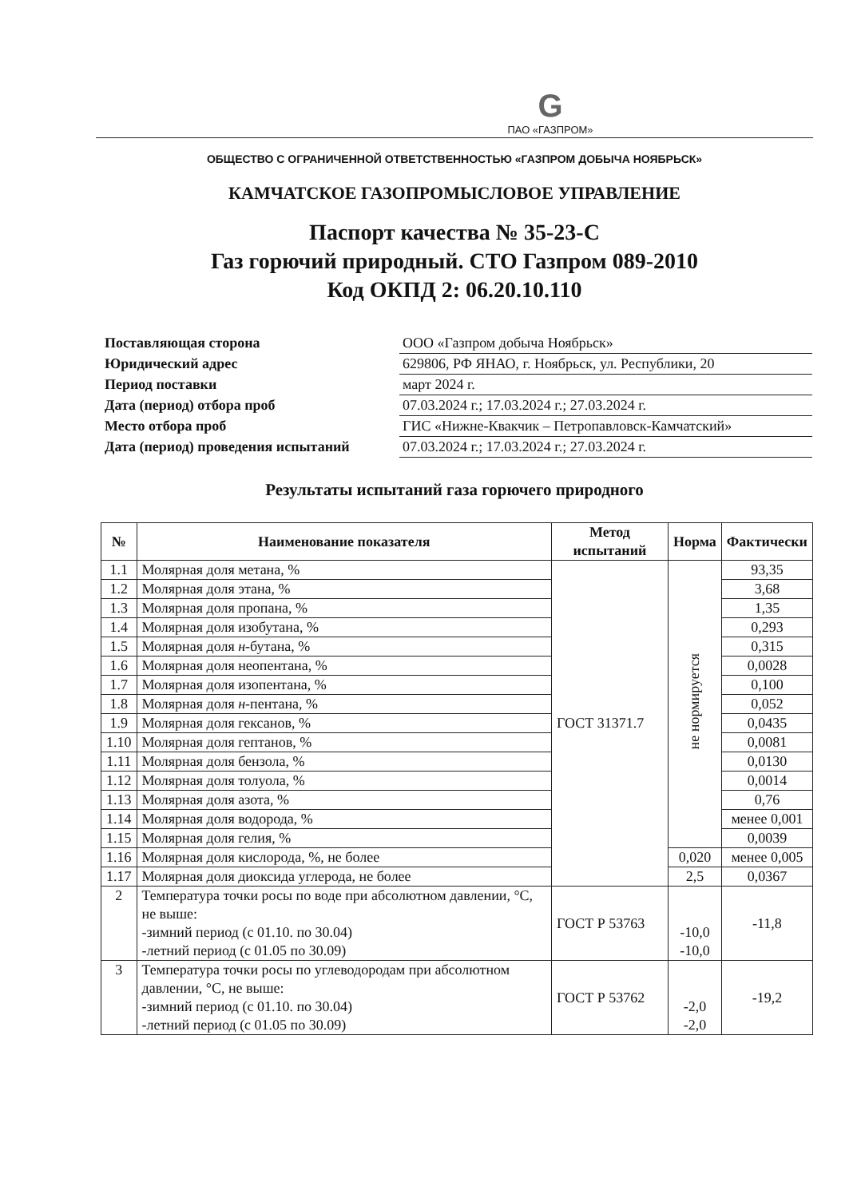G
ПАО «ГАЗПРОМ»
ОБЩЕСТВО С ОГРАНИЧЕННОЙ ОТВЕТСТВЕННОСТЬЮ «ГАЗПРОМ ДОБЫЧА НОЯБРЬСК»
КАМЧАТСКОЕ ГАЗОПРОМЫСЛОВОЕ УПРАВЛЕНИЕ
Паспорт качества № 35-23-С
Газ горючий природный. СТО Газпром 089-2010
Код ОКПД 2: 06.20.10.110
| Поставляющая сторона | ООО «Газпром добыча Ноябрьск» |
| Юридический адрес | 629806, РФ ЯНАО, г. Ноябрьск, ул. Республики, 20 |
| Период поставки | март 2024 г. |
| Дата (период) отбора проб | 07.03.2024 г.; 17.03.2024 г.; 27.03.2024 г. |
| Место отбора проб | ГИС «Нижне-Квакчик – Петропавловск-Камчатский» |
| Дата (период) проведения испытаний | 07.03.2024 г.; 17.03.2024 г.; 27.03.2024 г. |
Результаты испытаний газа горючего природного
| № | Наименование показателя | Метод испытаний | Норма | Фактически |
| --- | --- | --- | --- | --- |
| 1.1 | Молярная доля метана, % | ГОСТ 31371.7 | не нормируется | 93,35 |
| 1.2 | Молярная доля этана, % | | | 3,68 |
| 1.3 | Молярная доля пропана, % | | | 1,35 |
| 1.4 | Молярная доля изобутана, % | | | 0,293 |
| 1.5 | Молярная доля н -бутана, % | | | 0,315 |
| 1.6 | Молярная доля неопентана, % | | | 0,0028 |
| 1.7 | Молярная доля изопентана, % | | | 0,100 |
| 1.8 | Молярная доля н -пентана, % | | | 0,052 |
| 1.9 | Молярная доля гексанов, % | | | 0,0435 |
| 1.10 | Молярная доля гептанов, % | | | 0,0081 |
| 1.11 | Молярная доля бензола, % | | | 0,0130 |
| 1.12 | Молярная доля толуола, % | | | 0,0014 |
| 1.13 | Молярная доля азота, % | | | 0,76 |
| 1.14 | Молярная доля водорода, % | | | менее 0,001 |
| 1.15 | Молярная доля гелия, % | | | 0,0039 |
| 1.16 | Молярная доля кислорода, %, не более | | 0,020 | менее 0,005 |
| 1.17 | Молярная доля диоксида углерода, не более | | 2,5 | 0,0367 |
| 2 | Температура точки росы по воде при абсолютном давлении, °С, не выше: -зимний период (с 01.10. по 30.04) -летний период (с 01.05 по 30.09) | ГОСТ Р 53763 | -10,0 -10,0 | -11,8 |
| 3 | Температура точки росы по углеводородам при абсолютном давлении, °С, не выше: -зимний период (с 01.10. по 30.04) -летний период (с 01.05 по 30.09) | ГОСТ Р 53762 | -2,0 -2,0 | -19,2 |